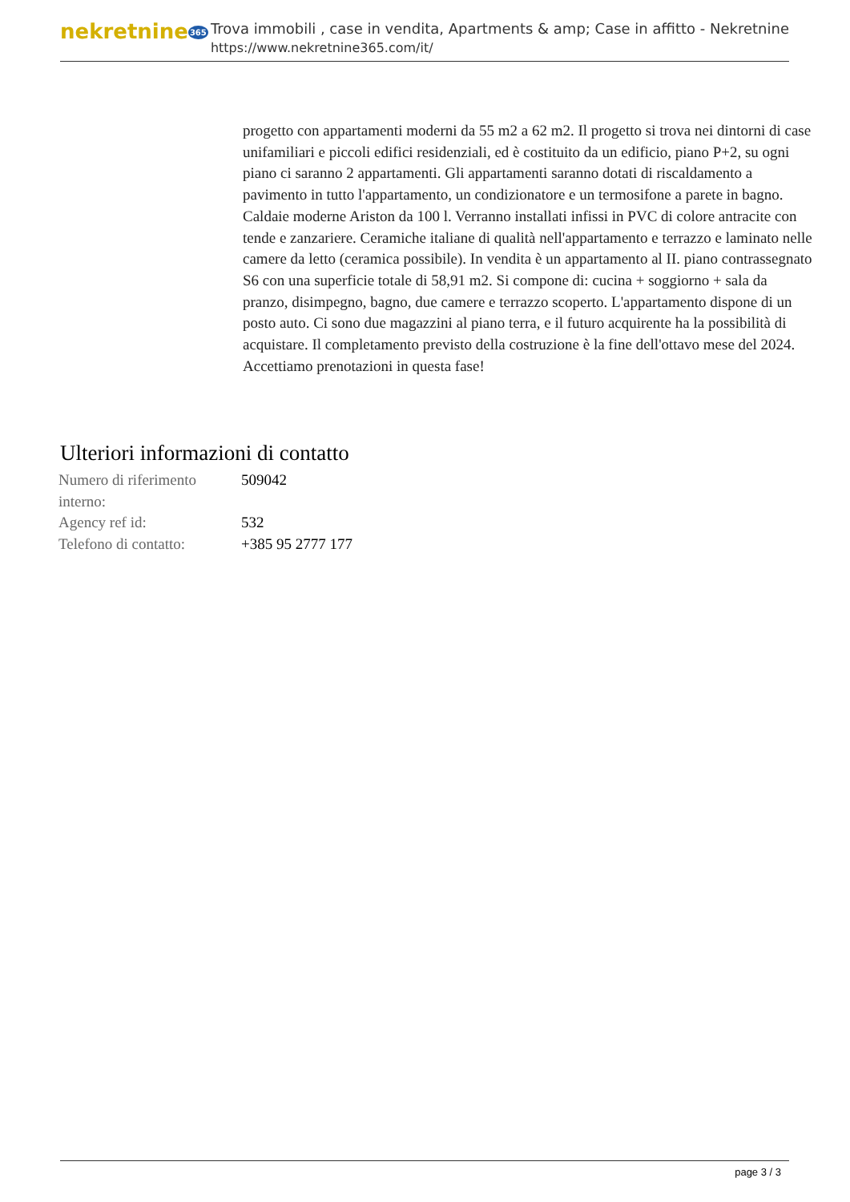nekretnine365
Trova immobili , case in vendita, Apartments & amp; Case in affitto - Nekretnine
https://www.nekretnine365.com/it/
progetto con appartamenti moderni da 55 m2 a 62 m2. Il progetto si trova nei dintorni di case unifamiliari e piccoli edifici residenziali, ed è costituito da un edificio, piano P+2, su ogni piano ci saranno 2 appartamenti. Gli appartamenti saranno dotati di riscaldamento a pavimento in tutto l'appartamento, un condizionatore e un termosifone a parete in bagno. Caldaie moderne Ariston da 100 l. Verranno installati infissi in PVC di colore antracite con tende e zanzariere. Ceramiche italiane di qualità nell'appartamento e terrazzo e laminato nelle camere da letto (ceramica possibile). In vendita è un appartamento al II. piano contrassegnato S6 con una superficie totale di 58,91 m2. Si compone di: cucina + soggiorno + sala da pranzo, disimpegno, bagno, due camere e terrazzo scoperto. L'appartamento dispone di un posto auto. Ci sono due magazzini al piano terra, e il futuro acquirente ha la possibilità di acquistare. Il completamento previsto della costruzione è la fine dell'ottavo mese del 2024. Accettiamo prenotazioni in questa fase!
Ulteriori informazioni di contatto
| Numero di riferimento interno: | 509042 |
| Agency ref id: | 532 |
| Telefono di contatto: | +385 95 2777 177 |
page 3 / 3